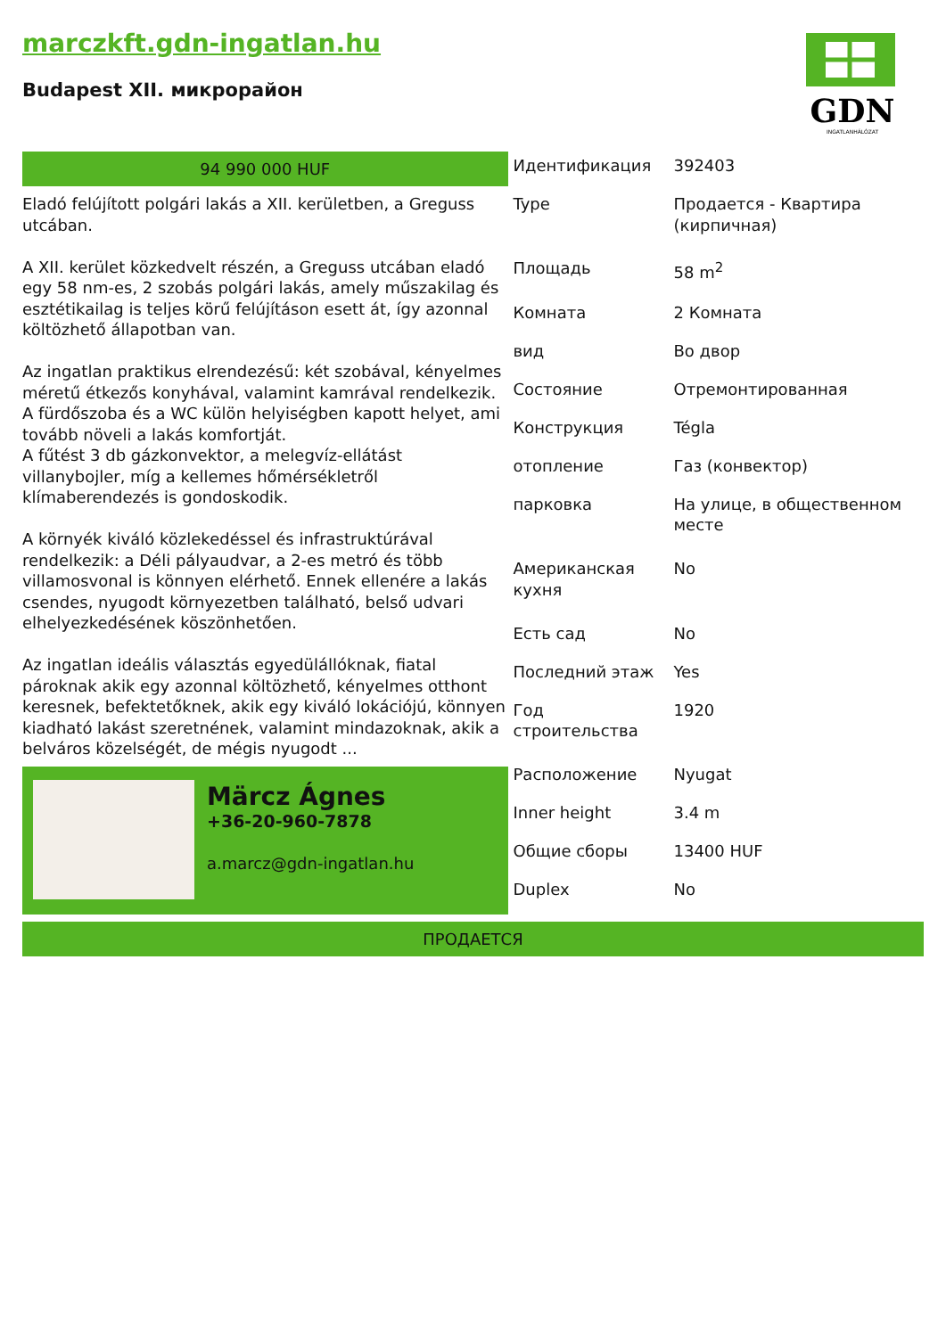marczkft.gdn-ingatlan.hu
Budapest XII. микрорайон
GDN
INGATLANHÁLÓZAT
94 990 000 HUF
Eladó felújított polgári lakás a XII. kerületben, a Greguss utcában.
A XII. kerület közkedvelt részén, a Greguss utcában eladó egy 58 nm-es, 2 szobás polgári lakás, amely műszakilag és esztétikailag is teljes körű felújításon esett át, így azonnal költözhető állapotban van.
Az ingatlan praktikus elrendezésű: két szobával, kényelmes méretű étkezős konyhával, valamint kamrával rendelkezik. A fürdőszoba és a WC külön helyiségben kapott helyet, ami tovább növeli a lakás komfortját.
A fűtést 3 db gázkonvektor, a melegvíz-ellátást villanybojler, míg a kellemes hőmérsékletről klímaberendezés is gondoskodik.
A környék kiváló közlekedéssel és infrastruktúrával rendelkezik: a Déli pályaudvar, a 2-es metró és több villamosvonal is könnyen elérhető. Ennek ellenére a lakás csendes, nyugodt környezetben található, belső udvari elhelyezkedésének köszönhetően.
Az ingatlan ideális választás egyedülállóknak, fiatal pároknak akik egy azonnal költözhető, kényelmes otthont keresnek, befektetőknek, akik egy kiváló lokációjú, könnyen kiadható lakást szeretnének, valamint mindazoknak, akik a belváros közelségét, de mégis nyugodt ...
Märcz Ágnes
+36-20-960-7878
a.marcz@gdn-ingatlan.hu
| Идентификация | 392403 |
| Type | Продается - Квартира (кирпичная) |
| Площадь | 58 m<sup>2</sup> |
| Комната | 2 Комната |
| вид | Во двор |
| Состояние | Отремонтированная |
| Конструкция | Tégla |
| отопление | Газ (конвектор) |
| парковка | На улице, в общественном месте |
| Американская кухня | No |
| Есть сад | No |
| Последний этаж | Yes |
| Год строительства | 1920 |
| Расположение | Nyugat |
| Inner height | 3.4 m |
| Общие сборы | 13400 HUF |
| Duplex | No |
ПРОДАЕТСЯ